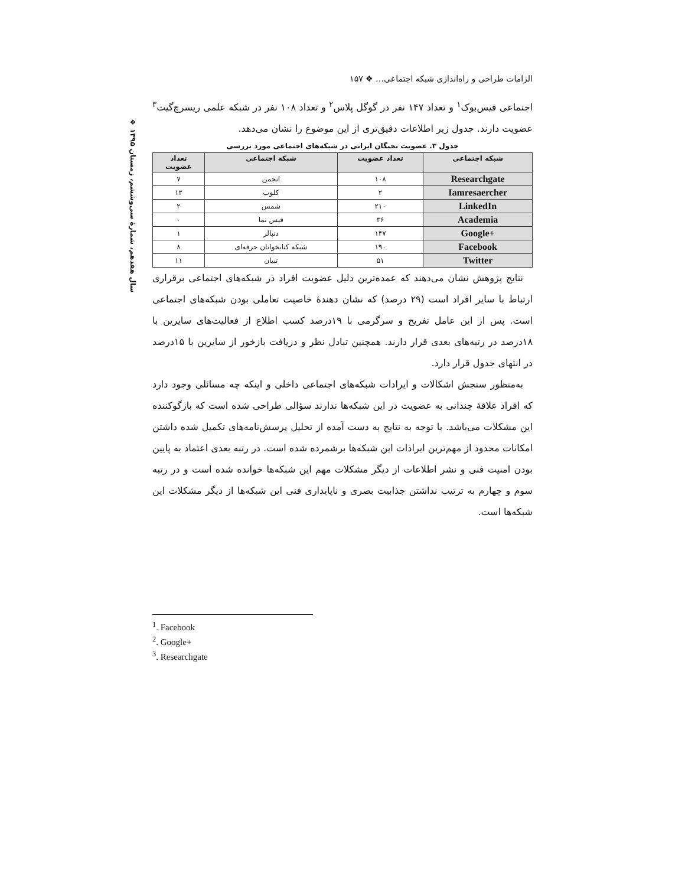❖ سال هفدهم، شمارهٔ سی‌وششم، زمستان ۱۳۹۵
الزامات طراحی و راه‌اندازی شبکه اجتماعی… ❖ ۱۵۷
اجتماعی فیس‌بوک<sup>۱</sup> و تعداد ۱۴۷ نفر در گوگل پلاس<sup>۲</sup> و تعداد ۱۰۸ نفر در شبکه علمی ریسرچ‌گیت<sup>۳</sup> عضویت دارند. جدول زیر اطلاعات دقیق‌تری از این موضوع را نشان می‌دهد.
جدول ۳. عضویت نخبگان ایرانی در شبکه‌های اجتماعی مورد بررسی
| شبکه اجتماعی | تعداد عضویت | شبکه اجتماعی | تعداد عضویت |
| --- | --- | --- | --- |
| Researchgate | ۱۰۸ | انجمن | ۷ |
| Iamresaercher | ۲ | کلوب | ۱۲ |
| LinkedIn | ۲۱۰ | شمس | ۲ |
| Academia | ۳۶ | فیس نما | ۰ |
| Google+ | ۱۴۷ | دنبالر | ۱ |
| Facebook | ۱۹۰ | شبکه کتابخوانان حرفه‌ای | ۸ |
| Twitter | ۵۱ | تبیان | ۱۱ |
نتایج پژوهش نشان می‌دهند که عمده‌ترین دلیل عضویت افراد در شبکه‌های اجتماعی برقراری ارتباط با سایر افراد است (۲۹ درصد) که نشان دهندهٔ خاصیت تعاملی بودن شبکه‌های اجتماعی است. پس از این عامل تفریح و سرگرمی با ۱۹درصد کسب اطلاع از فعالیت‌های سایرین با ۱۸درصد در رتبه‌های بعدی قرار دارند. همچنین تبادل نظر و دریافت بازخور از سایرین با ۱۵درصد در انتهای جدول قرار دارد.
به‌منظور سنجش اشکالات و ایرادات شبکه‌های اجتماعی داخلی و اینکه چه مسائلی وجود دارد که افراد علاقهٔ چندانی به عضویت در این شبکه‌ها ندارند سؤالی طراحی شده است که بازگوکننده این مشکلات می‌باشد. با توجه به نتایج به دست آمده از تحلیل پرسش‌نامه‌های تکمیل شده داشتن امکانات محدود از مهم‌ترین ایرادات این شبکه‌ها برشمرده شده است. در رتبه بعدی اعتماد به پایین بودن امنیت فنی و نشر اطلاعات از دیگر مشکلات مهم این شبکه‌ها خوانده شده است و در رتبه سوم و چهارم به ترتیب نداشتن جذابیت بصری و ناپایداری فنی این شبکه‌ها از دیگر مشکلات این شبکه‌ها است.
<sup>1</sup>. Facebook
<sup>2</sup>. Google+
<sup>3</sup>. Researchgate